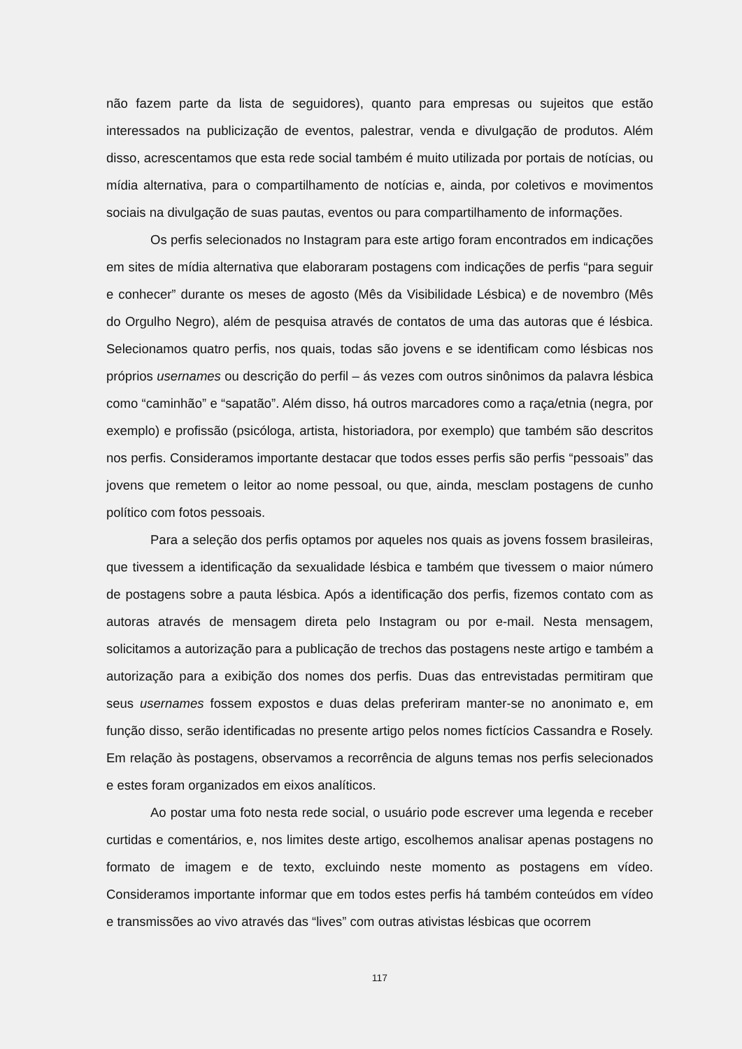não fazem parte da lista de seguidores), quanto para empresas ou sujeitos que estão interessados na publicização de eventos, palestrar, venda e divulgação de produtos. Além disso, acrescentamos que esta rede social também é muito utilizada por portais de notícias, ou mídia alternativa, para o compartilhamento de notícias e, ainda, por coletivos e movimentos sociais na divulgação de suas pautas, eventos ou para compartilhamento de informações.
Os perfis selecionados no Instagram para este artigo foram encontrados em indicações em sites de mídia alternativa que elaboraram postagens com indicações de perfis “para seguir e conhecer” durante os meses de agosto (Mês da Visibilidade Lésbica) e de novembro (Mês do Orgulho Negro), além de pesquisa através de contatos de uma das autoras que é lésbica. Selecionamos quatro perfis, nos quais, todas são jovens e se identificam como lésbicas nos próprios usernames ou descrição do perfil – ás vezes com outros sinônimos da palavra lésbica como “caminhão” e “sapatão”. Além disso, há outros marcadores como a raça/etnia (negra, por exemplo) e profissão (psicóloga, artista, historiadora, por exemplo) que também são descritos nos perfis. Consideramos importante destacar que todos esses perfis são perfis “pessoais” das jovens que remetem o leitor ao nome pessoal, ou que, ainda, mesclam postagens de cunho político com fotos pessoais.
Para a seleção dos perfis optamos por aqueles nos quais as jovens fossem brasileiras, que tivessem a identificação da sexualidade lésbica e também que tivessem o maior número de postagens sobre a pauta lésbica. Após a identificação dos perfis, fizemos contato com as autoras através de mensagem direta pelo Instagram ou por e-mail. Nesta mensagem, solicitamos a autorização para a publicação de trechos das postagens neste artigo e também a autorização para a exibição dos nomes dos perfis. Duas das entrevistadas permitiram que seus usernames fossem expostos e duas delas preferiram manter-se no anonimato e, em função disso, serão identificadas no presente artigo pelos nomes fictícios Cassandra e Rosely. Em relação às postagens, observamos a recorrência de alguns temas nos perfis selecionados e estes foram organizados em eixos analíticos.
Ao postar uma foto nesta rede social, o usuário pode escrever uma legenda e receber curtidas e comentários, e, nos limites deste artigo, escolhemos analisar apenas postagens no formato de imagem e de texto, excluindo neste momento as postagens em vídeo. Consideramos importante informar que em todos estes perfis há também conteúdos em vídeo e transmissões ao vivo através das “lives” com outras ativistas lésbicas que ocorrem
117